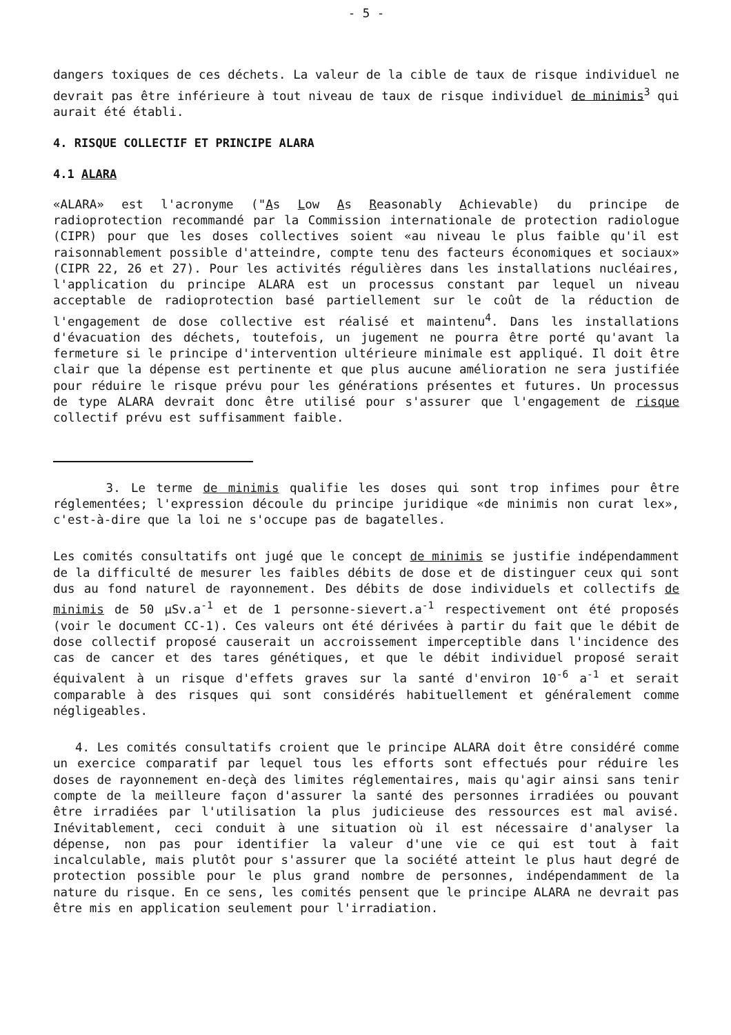- 5 -
dangers toxiques de ces déchets. La valeur de la cible de taux de risque individuel ne devrait pas être inférieure à tout niveau de taux de risque individuel de minimis<sup>3</sup> qui aurait été établi.
4. RISQUE COLLECTIF ET PRINCIPE ALARA
4.1 ALARA
«ALARA» est l'acronyme ("As Low As Reasonably Achievable) du principe de radioprotection recommandé par la Commission internationale de protection radiologue (CIPR) pour que les doses collectives soient «au niveau le plus faible qu'il est raisonnablement possible d'atteindre, compte tenu des facteurs économiques et sociaux» (CIPR 22, 26 et 27). Pour les activités régulières dans les installations nucléaires, l'application du principe ALARA est un processus constant par lequel un niveau acceptable de radioprotection basé partiellement sur le coût de la réduction de l'engagement de dose collective est réalisé et maintenu<sup>4</sup>. Dans les installations d'évacuation des déchets, toutefois, un jugement ne pourra être porté qu'avant la fermeture si le principe d'intervention ultérieure minimale est appliqué. Il doit être clair que la dépense est pertinente et que plus aucune amélioration ne sera justifiée pour réduire le risque prévu pour les générations présentes et futures. Un processus de type ALARA devrait donc être utilisé pour s'assurer que l'engagement de risque collectif prévu est suffisamment faible.
3. Le terme de minimis qualifie les doses qui sont trop infimes pour être réglementées; l'expression découle du principe juridique «de minimis non curat lex», c'est-à-dire que la loi ne s'occupe pas de bagatelles.
Les comités consultatifs ont jugé que le concept de minimis se justifie indépendamment de la difficulté de mesurer les faibles débits de dose et de distinguer ceux qui sont dus au fond naturel de rayonnement. Des débits de dose individuels et collectifs de minimis de 50 µSv.a<sup>-1</sup> et de 1 personne-sievert.a<sup>-1</sup> respectivement ont été proposés (voir le document CC-1). Ces valeurs ont été dérivées à partir du fait que le débit de dose collectif proposé causerait un accroissement imperceptible dans l'incidence des cas de cancer et des tares génétiques, et que le débit individuel proposé serait équivalent à un risque d'effets graves sur la santé d'environ 10<sup>-6</sup> a<sup>-1</sup> et serait comparable à des risques qui sont considérés habituellement et généralement comme négligeables.
4. Les comités consultatifs croient que le principe ALARA doit être considéré comme un exercice comparatif par lequel tous les efforts sont effectués pour réduire les doses de rayonnement en-deçà des limites réglementaires, mais qu'agir ainsi sans tenir compte de la meilleure façon d'assurer la santé des personnes irradiées ou pouvant être irradiées par l'utilisation la plus judicieuse des ressources est mal avisé. Inévitablement, ceci conduit à une situation où il est nécessaire d'analyser la dépense, non pas pour identifier la valeur d'une vie ce qui est tout à fait incalculable, mais plutôt pour s'assurer que la société atteint le plus haut degré de protection possible pour le plus grand nombre de personnes, indépendamment de la nature du risque. En ce sens, les comités pensent que le principe ALARA ne devrait pas être mis en application seulement pour l'irradiation.